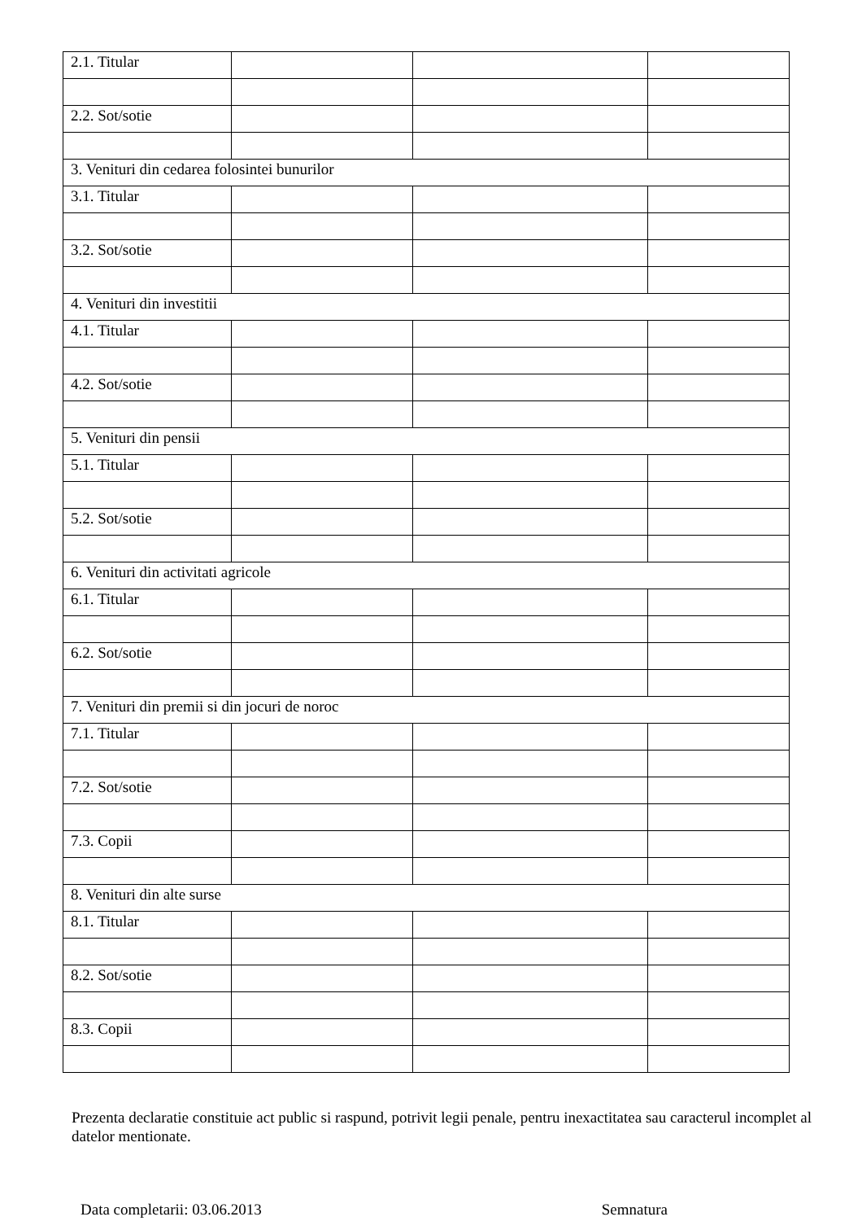| 2.1. Titular | | | |
| 2.2. Sot/sotie | | | |
| 3. Venituri din cedarea folosintei bunurilor | | | |
| 3.1. Titular | | | |
| 3.2. Sot/sotie | | | |
| 4. Venituri din investitii | | | |
| 4.1. Titular | | | |
| 4.2. Sot/sotie | | | |
| 5. Venituri din pensii | | | |
| 5.1. Titular | | | |
| 5.2. Sot/sotie | | | |
| 6. Venituri din activitati agricole | | | |
| 6.1. Titular | | | |
| 6.2. Sot/sotie | | | |
| 7. Venituri din premii si din jocuri de noroc | | | |
| 7.1. Titular | | | |
| 7.2. Sot/sotie | | | |
| 7.3. Copii | | | |
| 8. Venituri din alte surse | | | |
| 8.1. Titular | | | |
| 8.2. Sot/sotie | | | |
| 8.3. Copii | | | |
Prezenta declaratie constituie act public si raspund, potrivit legii penale, pentru inexactitatea sau caracterul incomplet al datelor mentionate.
Data completarii: 03.06.2013 Semnatura